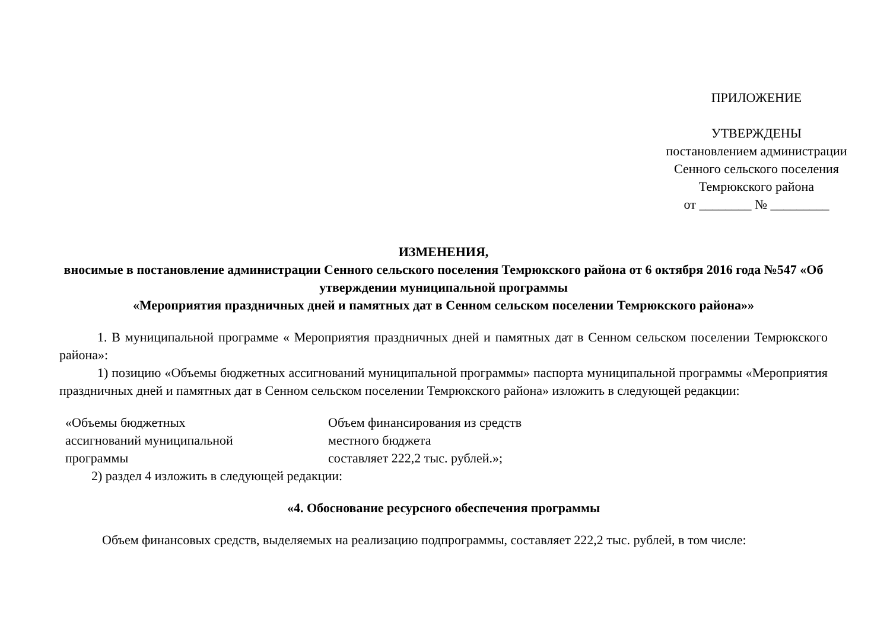ПРИЛОЖЕНИЕ
УТВЕРЖДЕНЫ
постановлением администрации
Сенного сельского поселения
Темрюкского района
от ________ № _________
ИЗМЕНЕНИЯ,
вносимые в постановление администрации Сенного сельского поселения Темрюкского района от 6 октября 2016 года №547 «Об утверждении муниципальной программы
«Мероприятия праздничных дней и памятных дат в Сенном сельском поселении Темрюкского района»»
1. В муниципальной программе « Мероприятия праздничных дней и памятных дат в Сенном сельском поселении Темрюкского района»:
1) позицию «Объемы бюджетных ассигнований муниципальной программы» паспорта муниципальной программы «Мероприятия праздничных дней и памятных дат в Сенном сельском поселении Темрюкского района» изложить в следующей редакции:
«Объемы бюджетных
ассигнований муниципальной
программы
Объем финансирования из средств
местного бюджета
составляет 222,2 тыс. рублей.»;
2) раздел 4 изложить в следующей редакции:
«4. Обоснование ресурсного обеспечения программы
Объем финансовых средств, выделяемых на реализацию подпрограммы, составляет 222,2 тыс. рублей, в том числе: